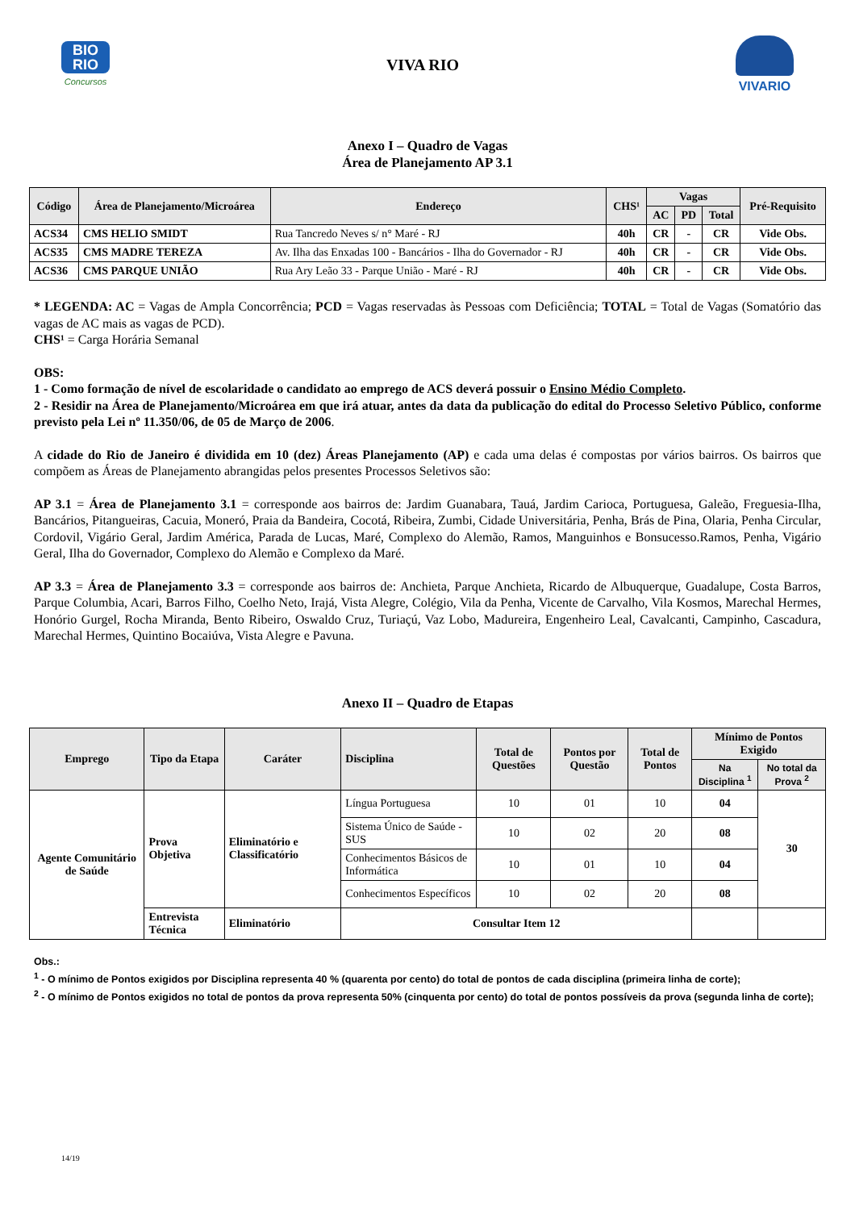BIO
RIO
Concursos
VIVA RIO
VIVARIO
Anexo I – Quadro de Vagas
Área de Planejamento AP 3.1
| Código | Área de Planejamento/Microárea | Endereço | CHS¹ | Vagas | | | Pré-Requisito |
| --- | --- | --- | --- | --- | --- | --- | --- |
| | | | | AC | PD | Total | |
| ACS34 | CMS HELIO SMIDT | Rua Tancredo Neves s/ n° Maré - RJ | 40h | CR | - | CR | Vide Obs. |
| ACS35 | CMS MADRE TEREZA | Av. Ilha das Enxadas 100 - Bancários - Ilha do Governador - RJ | 40h | CR | - | CR | Vide Obs. |
| ACS36 | CMS PARQUE UNIÃO | Rua Ary Leão 33 - Parque União - Maré - RJ | 40h | CR | - | CR | Vide Obs. |
* LEGENDA: AC = Vagas de Ampla Concorrência; PCD = Vagas reservadas às Pessoas com Deficiência; TOTAL = Total de Vagas (Somatório das vagas de AC mais as vagas de PCD).
CHS¹ = Carga Horária Semanal
OBS:
1 - Como formação de nível de escolaridade o candidato ao emprego de ACS deverá possuir o Ensino Médio Completo.
2 - Residir na Área de Planejamento/Microárea em que irá atuar, antes da data da publicação do edital do Processo Seletivo Público, conforme previsto pela Lei nº 11.350/06, de 05 de Março de 2006.
A cidade do Rio de Janeiro é dividida em 10 (dez) Áreas Planejamento (AP) e cada uma delas é compostas por vários bairros. Os bairros que compõem as Áreas de Planejamento abrangidas pelos presentes Processos Seletivos são:
AP 3.1 = Área de Planejamento 3.1 = corresponde aos bairros de: Jardim Guanabara, Tauá, Jardim Carioca, Portuguesa, Galeão, Freguesia-Ilha, Bancários, Pitangueiras, Cacuia, Moneró, Praia da Bandeira, Cocotá, Ribeira, Zumbi, Cidade Universitária, Penha, Brás de Pina, Olaria, Penha Circular, Cordovil, Vigário Geral, Jardim América, Parada de Lucas, Maré, Complexo do Alemão, Ramos, Manguinhos e Bonsucesso.Ramos, Penha, Vigário Geral, Ilha do Governador, Complexo do Alemão e Complexo da Maré.
AP 3.3 = Área de Planejamento 3.3 = corresponde aos bairros de: Anchieta, Parque Anchieta, Ricardo de Albuquerque, Guadalupe, Costa Barros, Parque Columbia, Acari, Barros Filho, Coelho Neto, Irajá, Vista Alegre, Colégio, Vila da Penha, Vicente de Carvalho, Vila Kosmos, Marechal Hermes, Honório Gurgel, Rocha Miranda, Bento Ribeiro, Oswaldo Cruz, Turiaçú, Vaz Lobo, Madureira, Engenheiro Leal, Cavalcanti, Campinho, Cascadura, Marechal Hermes, Quintino Bocaiúva, Vista Alegre e Pavuna.
Anexo II – Quadro de Etapas
| Emprego | Tipo da Etapa | Caráter | Disciplina | Total de Questões | Pontos por Questão | Total de Pontos | Mínimo de Pontos Exigido | |
| --- | --- | --- | --- | --- | --- | --- | --- | --- |
| | | | | | | | Na Disciplina <sup>1</sup> | No total da Prova <sup>2</sup> |
| Agente Comunitário de Saúde | Prova Objetiva | Eliminatório e Classificatório | Língua Portuguesa | 10 | 01 | 10 | 04 | 30 |
| | | | Sistema Único de Saúde - SUS | 10 | 02 | 20 | 08 | |
| | | | Conhecimentos Básicos de Informática | 10 | 01 | 10 | 04 | |
| | | | Conhecimentos Específicos | 10 | 02 | 20 | 08 | |
| | Entrevista Técnica | Eliminatório | Consultar Item 12 | | | | | |
Obs.:
<sup>1</sup> - O mínimo de Pontos exigidos por Disciplina representa 40 % (quarenta por cento) do total de pontos de cada disciplina (primeira linha de corte);
<sup>2</sup> - O mínimo de Pontos exigidos no total de pontos da prova representa 50% (cinquenta por cento) do total de pontos possíveis da prova (segunda linha de corte);
14/19